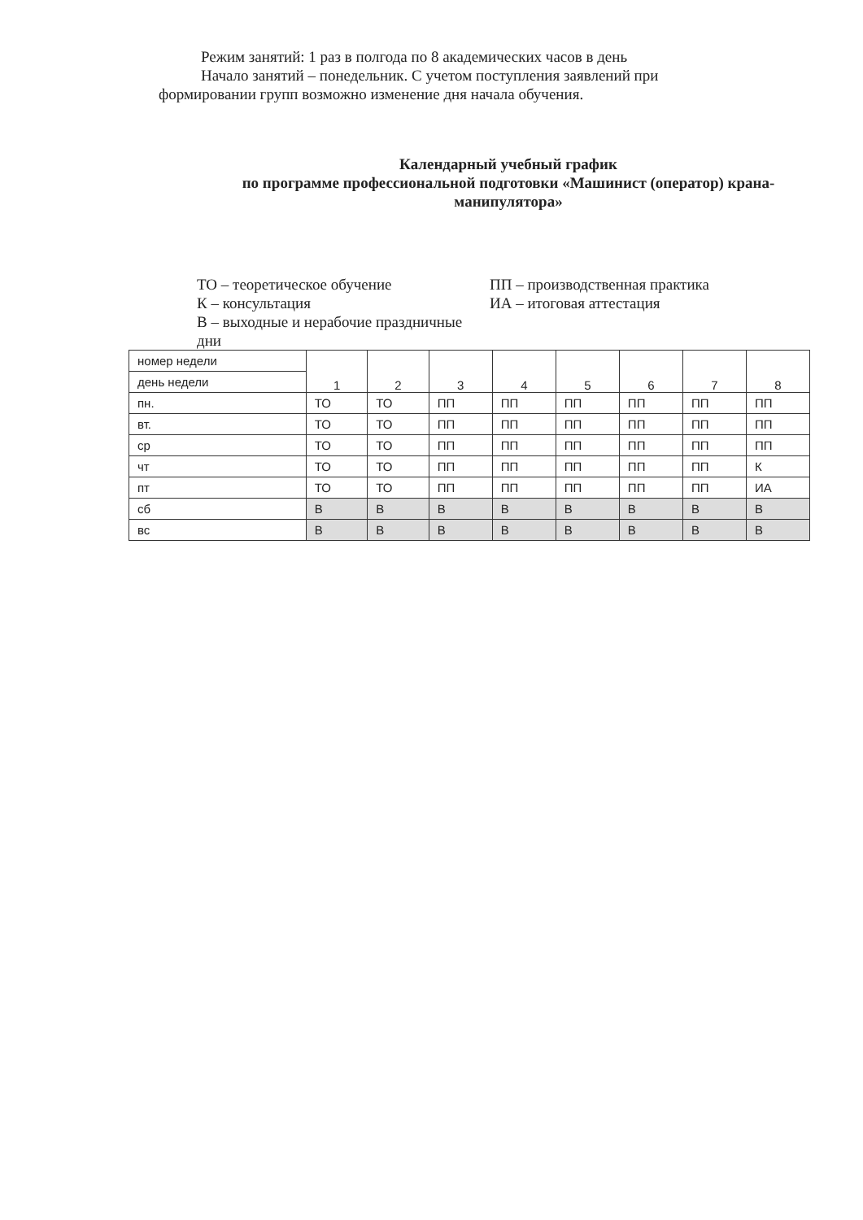Режим занятий: 1 раз в полгода по 8 академических часов в день
Начало занятий – понедельник. С учетом поступления заявлений при формировании групп возможно изменение дня начала обучения.
Календарный учебный график
по программе профессиональной подготовки «Машинист (оператор) крана-манипулятора»
ТО – теоретическое обучение
К – консультация
В – выходные и нерабочие праздничные дни
ПП – производственная практика
ИА – итоговая аттестация
| номер недели | 1 | 2 | 3 | 4 | 5 | 6 | 7 | 8 |
| --- | --- | --- | --- | --- | --- | --- | --- | --- |
| день недели | | | | | | | | |
| пн. | ТО | ТО | ПП | ПП | ПП | ПП | ПП | ПП |
| вт. | ТО | ТО | ПП | ПП | ПП | ПП | ПП | ПП |
| ср | ТО | ТО | ПП | ПП | ПП | ПП | ПП | ПП |
| чт | ТО | ТО | ПП | ПП | ПП | ПП | ПП | К |
| пт | ТО | ТО | ПП | ПП | ПП | ПП | ПП | ИА |
| сб | В | В | В | В | В | В | В | В |
| вс | В | В | В | В | В | В | В | В |